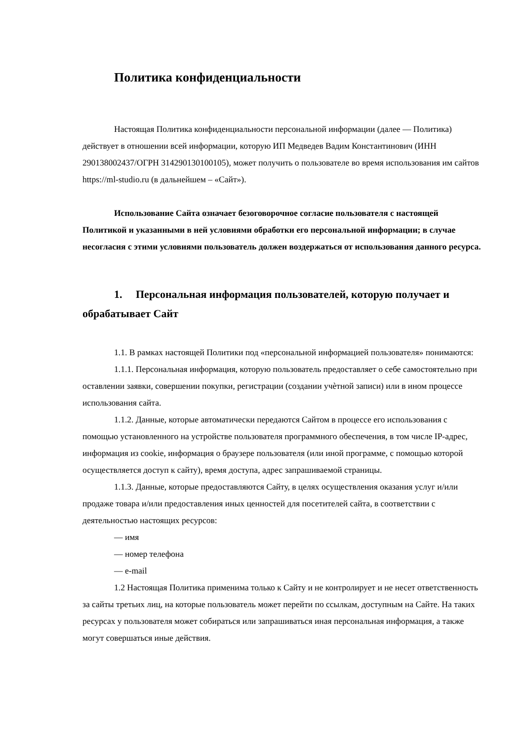Политика конфиденциальности
Настоящая Политика конфиденциальности персональной информации (далее — Политика) действует в отношении всей информации, которую ИП Медведев Вадим Константинович (ИНН 290138002437/ОГРН 314290130100105), может получить о пользователе во время использования им сайтов https://ml-studio.ru (в дальнейшем – «Сайт»).
Использование Сайта означает безоговорочное согласие пользователя с настоящей Политикой и указанными в ней условиями обработки его персональной информации; в случае несогласия с этими условиями пользователь должен воздержаться от использования данного ресурса.
1. Персональная информация пользователей, которую получает и обрабатывает Сайт
1.1. В рамках настоящей Политики под «персональной информацией пользователя» понимаются:
1.1.1. Персональная информация, которую пользователь предоставляет о себе самостоятельно при оставлении заявки, совершении покупки, регистрации (создании учѐтной записи) или в ином процессе использования сайта.
1.1.2. Данные, которые автоматически передаются Сайтом в процессе его использования с помощью установленного на устройстве пользователя программного обеспечения, в том числе IP-адрес, информация из cookie, информация о браузере пользователя (или иной программе, с помощью которой осуществляется доступ к сайту), время доступа, адрес запрашиваемой страницы.
1.1.3. Данные, которые предоставляются Сайту, в целях осуществления оказания услуг и/или продаже товара и/или предоставления иных ценностей для посетителей сайта, в соответствии с деятельностью настоящих ресурсов:
— имя
— номер телефона
— e-mail
1.2 Настоящая Политика применима только к Сайту и не контролирует и не несет ответственность за сайты третьих лиц, на которые пользователь может перейти по ссылкам, доступным на Сайте. На таких ресурсах у пользователя может собираться или запрашиваться иная персональная информация, а также могут совершаться иные действия.